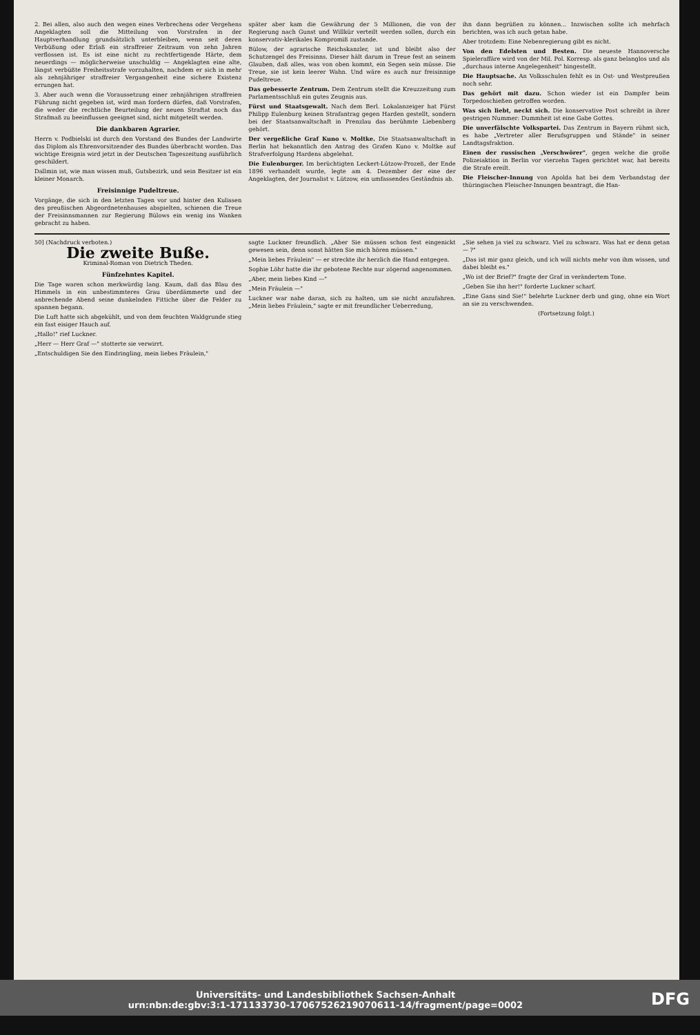2. Bei allen, also auch den wegen eines Verbrechens oder Vergehens Angeklagten soll die Mitteilung von Vorstrafen in der Hauptverhandlung grundsätzlich unterbleiben, wenn seit deren Verbüßung oder Erlaß ein straffreier Zeitraum von zehn Jahren verflossen ist. Es ist eine nicht zu rechtfertigende Härte, dem neuerdings — möglicherweise unschuldig — Angeklagten eine alte, längst verbüßte Freiheitsstrafe vorzuhalten, nachdem er sich in mehr als zehnjähriger straffreier Vergangenheit eine sichere Existenz errungen hat.
3. Aber auch wenn die Voraussetzung einer zehnjährigen straffreien Führung nicht gegeben ist, wird man fordern dürfen, daß Vorstrafen, die weder die rechtliche Beurteilung der neuen Straftat noch das Strafmaß zu beeinflussen geeignet sind, nicht mitgeteilt werden.
Die dankbaren Agrarier.
Herrn v. Podbielski ist durch den Vorstand des Bundes der Landwirte das Diplom als Ehrenvorsitzender des Bundes überbracht worden. Das wichtige Ereignis wird jetzt in der Deutschen Tageszeitung ausführlich geschildert.
Dallmin ist, wie man wissen muß, Gutsbezirk, und sein Besitzer ist ein kleiner Monarch.
Freisinnige Pudeltreue.
Vorgänge, die sich in den letzten Tagen vor und hinter den Kulissen des preußischen Abgeordnetenhauses abspielten, schienen die Treue der Freisinnsmannen zur Regierung Bülows ein wenig ins Wanken gebracht zu haben.
später aber kam die Gewährung der 5 Millionen, die von der Regierung nach Gunst und Willkür verteilt werden sollen, durch ein konservativ-klerikales Kompromiß zustande.
Bülow, der agrarische Reichskanzler, ist und bleibt also der Schutzengel des Freisinns. Dieser hält darum in Treue fest an seinem Glauben, daß alles, was von oben kommt, ein Segen sein müsse. Die Treue, sie ist kein leerer Wahn. Und wäre es auch nur freisinnige Pudeltreue.
Das gebesserte Zentrum. Dem Zentrum stellt die Kreuzzeitung zum Parlamentsschluß ein gutes Zeugnis aus.
Fürst und Staatsgewalt. Nach dem Berl. Lokalanzeiger hat Fürst Philipp Eulenburg keinen Strafantrag gegen Harden gestellt, sondern bei der Staatsanwaltschaft in Prenzlau das berühmte Liebenberg gehört.
Der vergeßliche Graf Kuno v. Moltke. Die Staatsanwaltschaft in Berlin hat bekanntlich den Antrag des Grafen Kuno v. Moltke auf Strafverfolgung Hardens abgelehnt.
Die Eulenburger. Im berüchtigten Leckert-Lützow-Prozeß, der Ende 1896 verhandelt wurde, legte am 4. Dezember der eine der Angeklagten, der Journalist v. Lützow, ein umfassendes Geständnis ab.
ihn dann begrüßen zu können... Inzwischen sollte ich mehrfach berichten, was ich auch getan habe.
Aber trotzdem: Eine Nebenregierung gibt es nicht.
Von den Edelsten und Besten. Die neueste Hannoversche Spieleraffäre wird von der Mil. Pol. Korresp. als ganz belanglos und als „durchaus interne Angelegenheit" hingestellt.
Die Hauptsache. An Volksschulen fehlt es in Ost- und Westpreußen noch sehr.
Das gehört mit dazu. Schon wieder ist ein Dampfer beim Torpedoschießen getroffen worden.
Was sich liebt, neckt sich. Die konservative Post schreibt in ihrer gestrigen Nummer: Dummheit ist eine Gabe Gottes.
Die unverfälschte Volkspartei. Das Zentrum in Bayern rühmt sich, es habe „Vertreter aller Berufsgruppen und Stände" in seiner Landtagsfraktion.
Einen der russischen „Verschwörer", gegen welche die große Polizeiaktion in Berlin vor vierzehn Tagen gerichtet war, hat bereits die Strafe ereilt.
Die Fleischer-Innung von Apolda hat bei dem Verbandstag der thüringischen Fleischer-Innungen beantragt, die Han-
50] (Nachdruck verboten.)
Die zweite Buße.
Kriminal-Roman von Dietrich Theden.
Fünfzehntes Kapitel.
Die Tage waren schon merkwürdig lang. Kaum, daß das Blau des Himmels in ein unbestimmteres Grau überdämmerte und der anbrechende Abend seine dunkelnden Fittiche über die Felder zu spannen begann.
Die Luft hatte sich abgekühlt, und von dem feuchten Waldgrunde stieg ein fast eisiger Hauch auf.
„Hallo!" rief Luckner.
„Herr — Herr Graf —" stotterte sie verwirrt.
„Entschuldigen Sie den Eindringling, mein liebes Fräulein,"
sagte Luckner freundlich. „Aber Sie müssen schon fest eingenickt gewesen sein, denn sonst hätten Sie mich hören müssen."
„Mein liebes Fräulein" — er streckte ihr herzlich die Hand entgegen.
Sophie Löhr hatte die ihr gebotene Rechte nur zögernd angenommen.
„Aber, mein liebes Kind —"
„Mein Fräulein —"
Luckner war nahe daran, sich zu halten, um sie nicht anzufahren. „Mein liebes Fräulein," sagte er mit freundlicher Ueberredung,
„Sie sehen ja viel zu schwarz. Viel zu schwarz. Was hat er denn getan — ?"
„Das ist mir ganz gleich, und ich will nichts mehr von ihm wissen, und dabei bleibt es."
„Wo ist der Brief?" fragte der Graf in verändertem Tone.
„Geben Sie ihn her!" forderte Luckner scharf.
„Eine Gans sind Sie!" belehrte Luckner derb und ging, ohne ein Wort an sie zu verschwenden.
(Fortsetzung folgt.)
DFG Universitäts- und Landesbibliothek Sachsen-Anhalt
urn:nbn:de:gbv:3:1-171133730-17067526219070611-14/fragment/page=0002